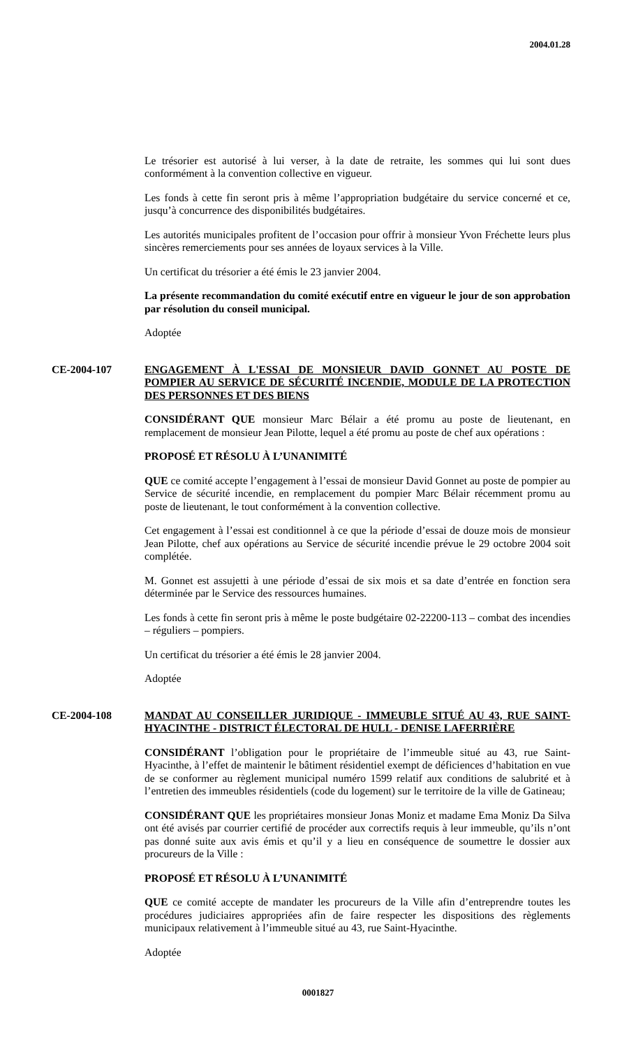2004.01.28
Le trésorier est autorisé à lui verser, à la date de retraite, les sommes qui lui sont dues conformément à la convention collective en vigueur.
Les fonds à cette fin seront pris à même l’appropriation budgétaire du service concerné et ce, jusqu’à concurrence des disponibilités budgétaires.
Les autorités municipales profitent de l’occasion pour offrir à monsieur Yvon Fréchette leurs plus sincères remerciements pour ses années de loyaux services à la Ville.
Un certificat du trésorier a été émis le 23 janvier 2004.
La présente recommandation du comité exécutif entre en vigueur le jour de son approbation par résolution du conseil municipal.
Adoptée
CE-2004-107 ENGAGEMENT À L'ESSAI DE MONSIEUR DAVID GONNET AU POSTE DE POMPIER AU SERVICE DE SÉCURITÉ INCENDIE, MODULE DE LA PROTECTION DES PERSONNES ET DES BIENS
CONSIDÉRANT QUE monsieur Marc Bélair a été promu au poste de lieutenant, en remplacement de monsieur Jean Pilotte, lequel a été promu au poste de chef aux opérations :
PROPOSÉ ET RÉSOLU À L’UNANIMITÉ
QUE ce comité accepte l’engagement à l’essai de monsieur David Gonnet au poste de pompier au Service de sécurité incendie, en remplacement du pompier Marc Bélair récemment promu au poste de lieutenant, le tout conformément à la convention collective.
Cet engagement à l’essai est conditionnel à ce que la période d’essai de douze mois de monsieur Jean Pilotte, chef aux opérations au Service de sécurité incendie prévue le 29 octobre 2004 soit complétée.
M. Gonnet est assujetti à une période d’essai de six mois et sa date d’entrée en fonction sera déterminée par le Service des ressources humaines.
Les fonds à cette fin seront pris à même le poste budgétaire 02-22200-113 – combat des incendies – réguliers – pompiers.
Un certificat du trésorier a été émis le 28 janvier 2004.
Adoptée
CE-2004-108 MANDAT AU CONSEILLER JURIDIQUE - IMMEUBLE SITUÉ AU 43, RUE SAINT-HYACINTHE - DISTRICT ÉLECTORAL DE HULL - DENISE LAFERRIÈRE
CONSIDÉRANT l’obligation pour le propriétaire de l’immeuble situé au 43, rue Saint-Hyacinthe, à l’effet de maintenir le bâtiment résidentiel exempt de déficiences d’habitation en vue de se conformer au règlement municipal numéro 1599 relatif aux conditions de salubrité et à l’entretien des immeubles résidentiels (code du logement) sur le territoire de la ville de Gatineau;
CONSIDÉRANT QUE les propriétaires monsieur Jonas Moniz et madame Ema Moniz Da Silva ont été avisés par courrier certifié de procéder aux correctifs requis à leur immeuble, qu’ils n’ont pas donné suite aux avis émis et qu’il y a lieu en conséquence de soumettre le dossier aux procureurs de la Ville :
PROPOSÉ ET RÉSOLU À L’UNANIMITÉ
QUE ce comité accepte de mandater les procureurs de la Ville afin d’entreprendre toutes les procédures judiciaires appropriées afin de faire respecter les dispositions des règlements municipaux relativement à l’immeuble situé au 43, rue Saint-Hyacinthe.
Adoptée
0001827